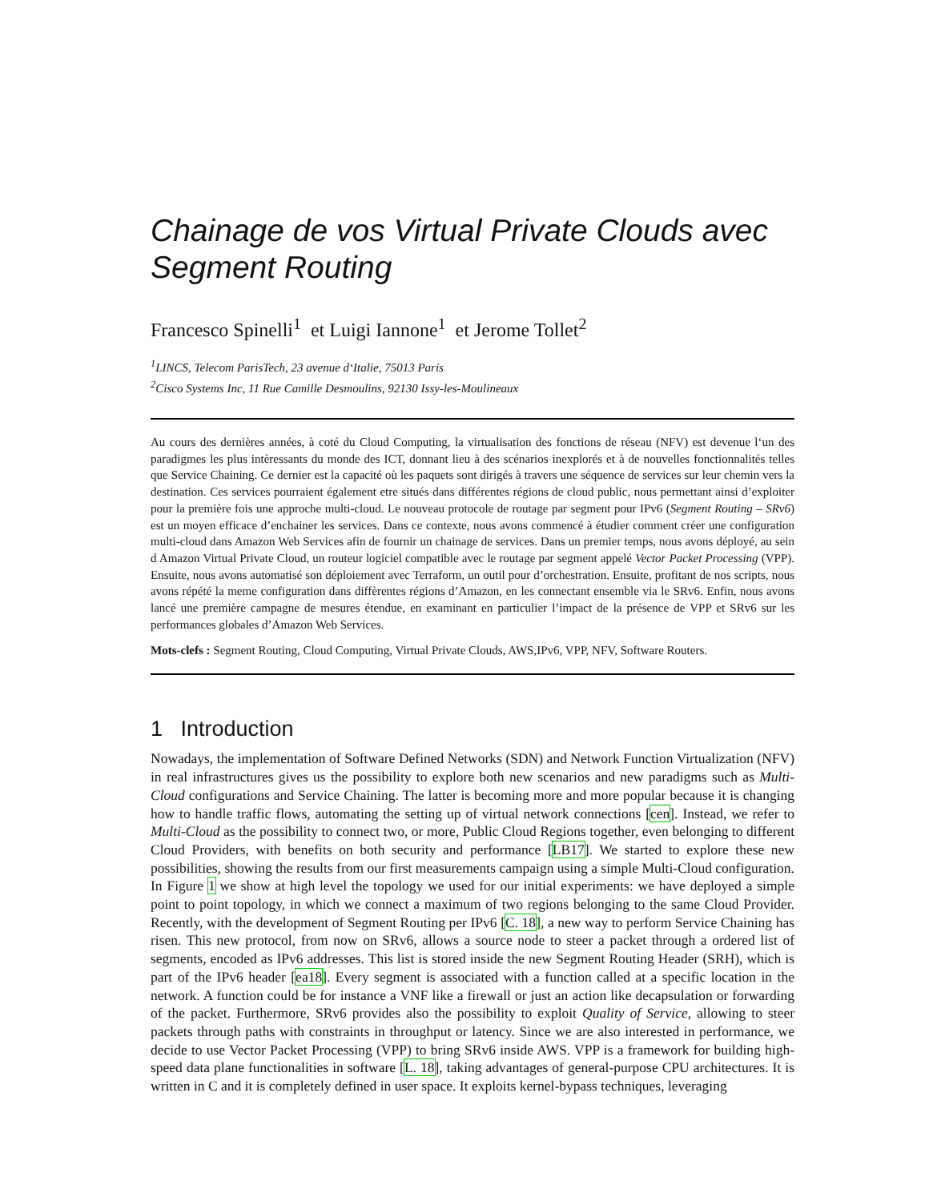Chainage de vos Virtual Private Clouds avec Segment Routing
Francesco Spinelli<sup>1</sup> et Luigi Iannone<sup>1</sup> et Jerome Tollet<sup>2</sup>
<sup>1</sup> LINCS, Telecom ParisTech, 23 avenue d‘Italie, 75013 Paris
<sup>2</sup> Cisco Systems Inc, 11 Rue Camille Desmoulins, 92130 Issy-les-Moulineaux
Au cours des dernières années, à coté du Cloud Computing, la virtualisation des fonctions de réseau (NFV) est devenue l‘un des paradigmes les plus intèressants du monde des ICT, donnant lieu à des scénarios inexplorés et à de nouvelles fonctionnalités telles que Service Chaining. Ce dernier est la capacité où les paquets sont dirigés à travers une séquence de services sur leur chemin vers la destination. Ces services pourraient également etre situés dans différentes régions de cloud public, nous permettant ainsi d’exploiter pour la première fois une approche multi-cloud. Le nouveau protocole de routage par segment pour IPv6 (Segment Routing – SRv6) est un moyen efficace d’enchainer les services. Dans ce contexte, nous avons commencé à étudier comment créer une configuration multi-cloud dans Amazon Web Services afin de fournir un chainage de services. Dans un premier temps, nous avons déployé, au sein d Amazon Virtual Private Cloud, un routeur logiciel compatible avec le routage par segment appelé Vector Packet Processing (VPP). Ensuite, nous avons automatisé son déploiement avec Terraform, un outil pour d’orchestration. Ensuite, profitant de nos scripts, nous avons répété la meme configuration dans diffèrentes régions d’Amazon, en les connectant ensemble via le SRv6. Enfin, nous avons lancé une première campagne de mesures étendue, en examinant en particulier l’impact de la présence de VPP et SRv6 sur les performances globales d’Amazon Web Services.
Mots-clefs : Segment Routing, Cloud Computing, Virtual Private Clouds, AWS,IPv6, VPP, NFV, Software Routers.
1 Introduction
Nowadays, the implementation of Software Defined Networks (SDN) and Network Function Virtualization (NFV) in real infrastructures gives us the possibility to explore both new scenarios and new paradigms such as Multi-Cloud configurations and Service Chaining. The latter is becoming more and more popular because it is changing how to handle traffic flows, automating the setting up of virtual network connections [cen]. Instead, we refer to Multi-Cloud as the possibility to connect two, or more, Public Cloud Regions together, even belonging to different Cloud Providers, with benefits on both security and performance [LB17]. We started to explore these new possibilities, showing the results from our first measurements campaign using a simple Multi-Cloud configuration. In Figure 1 we show at high level the topology we used for our initial experiments: we have deployed a simple point to point topology, in which we connect a maximum of two regions belonging to the same Cloud Provider. Recently, with the development of Segment Routing per IPv6 [C. 18], a new way to perform Service Chaining has risen. This new protocol, from now on SRv6, allows a source node to steer a packet through a ordered list of segments, encoded as IPv6 addresses. This list is stored inside the new Segment Routing Header (SRH), which is part of the IPv6 header [ea18]. Every segment is associated with a function called at a specific location in the network. A function could be for instance a VNF like a firewall or just an action like decapsulation or forwarding of the packet. Furthermore, SRv6 provides also the possibility to exploit Quality of Service, allowing to steer packets through paths with constraints in throughput or latency. Since we are also interested in performance, we decide to use Vector Packet Processing (VPP) to bring SRv6 inside AWS. VPP is a framework for building high-speed data plane functionalities in software [L. 18], taking advantages of general-purpose CPU architectures. It is written in C and it is completely defined in user space. It exploits kernel-bypass techniques, leveraging